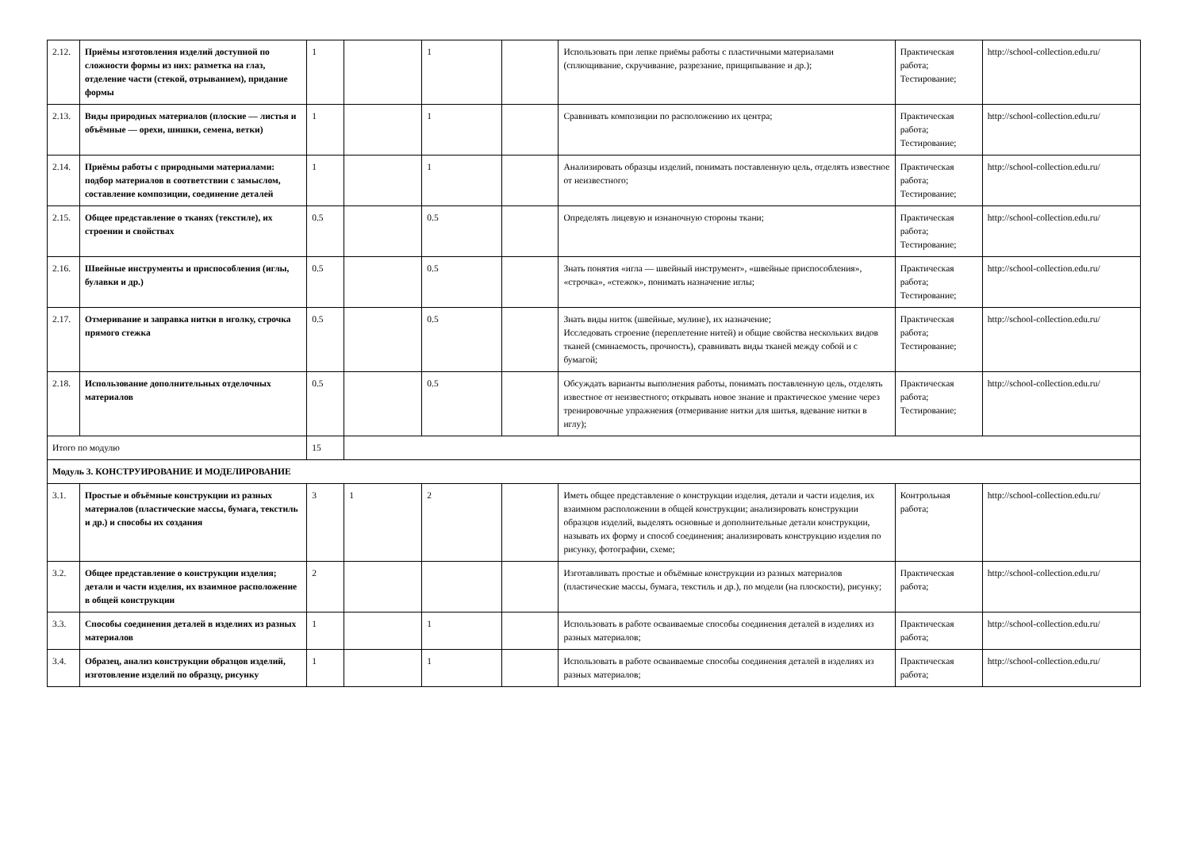| 2.12. | Приёмы изготовления изделий доступной по сложности формы из них: разметка на глаз, отделение части (стекой, отрыванием), придание формы | 1 | | 1 | | Использовать при лепке приёмы работы с пластичными материалами (сплющивание, скручивание, разрезание, прищипывание и др.); | Практическая работа; Тестирование; | http://school-collection.edu.ru/ |
| 2.13. | Виды природных материалов (плоские — листья и объёмные — орехи, шишки, семена, ветки) | 1 | | 1 | | Сравнивать композиции по расположению их центра; | Практическая работа; Тестирование; | http://school-collection.edu.ru/ |
| 2.14. | Приёмы работы с природными материалами: подбор материалов в соответствии с замыслом, составление композиции, соединение деталей | 1 | | 1 | | Анализировать образцы изделий, понимать поставленную цель, отделять известное от неизвестного; | Практическая работа; Тестирование; | http://school-collection.edu.ru/ |
| 2.15. | Общее представление о тканях (текстиле), их строении и свойствах | 0.5 | | 0.5 | | Определять лицевую и изнаночную стороны ткани; | Практическая работа; Тестирование; | http://school-collection.edu.ru/ |
| 2.16. | Швейные инструменты и приспособления (иглы, булавки и др.) | 0.5 | | 0.5 | | Знать понятия «игла — швейный инструмент», «швейные приспособления», «строчка», «стежок», понимать назначение иглы; | Практическая работа; Тестирование; | http://school-collection.edu.ru/ |
| 2.17. | Отмеривание и заправка нитки в иголку, строчка прямого стежка | 0.5 | | 0.5 | | Знать виды ниток (швейные, мулине), их назначение; Исследовать строение (переплетение нитей) и общие свойства нескольких видов тканей (сминаемость, прочность), сравнивать виды тканей между собой и с бумагой; | Практическая работа; Тестирование; | http://school-collection.edu.ru/ |
| 2.18. | Использование дополнительных отделочных материалов | 0.5 | | 0.5 | | Обсуждать варианты выполнения работы, понимать поставленную цель, отделять известное от неизвестного; открывать новое знание и практическое умение через тренировочные упражнения (отмеривание нитки для шитья, вдевание нитки в иглу); | Практическая работа; Тестирование; | http://school-collection.edu.ru/ |
| Итого по модулю | | 15 | | | | | | |
| Модуль 3. КОНСТРУИРОВАНИЕ И МОДЕЛИРОВАНИЕ | | | | | | | | |
| 3.1. | Простые и объёмные конструкции из разных материалов (пластические массы, бумага, текстиль и др.) и способы их создания | 3 | 1 | 2 | | Иметь общее представление о конструкции изделия, детали и части изделия, их взаимном расположении в общей конструкции; анализировать конструкции образцов изделий, выделять основные и дополнительные детали конструкции, называть их форму и способ соединения; анализировать конструкцию изделия по рисунку, фотографии, схеме; | Контрольная работа; | http://school-collection.edu.ru/ |
| 3.2. | Общее представление о конструкции изделия; детали и части изделия, их взаимное расположение в общей конструкции | 2 | | | | Изготавливать простые и объёмные конструкции из разных материалов (пластические массы, бумага, текстиль и др.), по модели (на плоскости), рисунку; | Практическая работа; | http://school-collection.edu.ru/ |
| 3.3. | Способы соединения деталей в изделиях из разных материалов | 1 | | 1 | | Использовать в работе осваиваемые способы соединения деталей в изделиях из разных материалов; | Практическая работа; | http://school-collection.edu.ru/ |
| 3.4. | Образец, анализ конструкции образцов изделий, изготовление изделий по образцу, рисунку | 1 | | 1 | | Использовать в работе осваиваемые способы соединения деталей в изделиях из разных материалов; | Практическая работа; | http://school-collection.edu.ru/ |